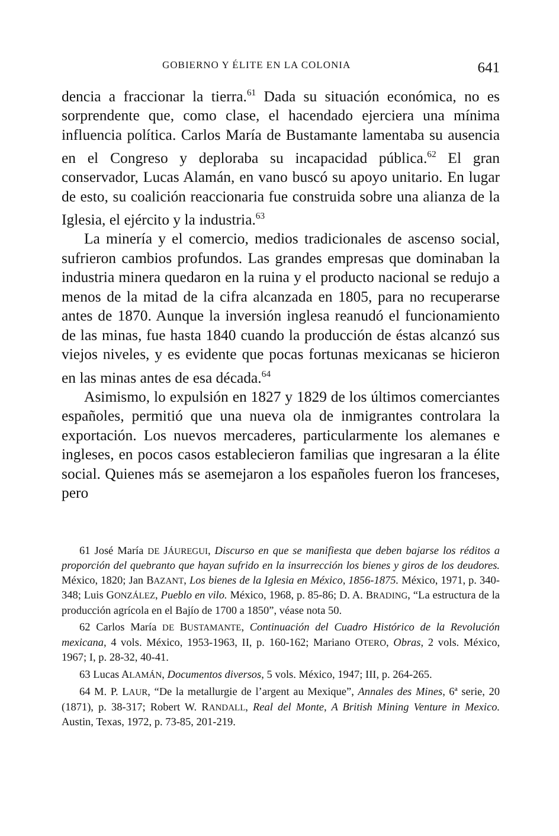GOBIERNO Y ÉLITE EN LA COLONIA 641
dencia a fraccionar la tierra.<sup>61</sup> Dada su situación económica, no es sorprendente que, como clase, el hacendado ejerciera una mínima influencia política. Carlos María de Bustamante lamentaba su ausencia en el Congreso y deploraba su incapacidad pública.<sup>62</sup> El gran conservador, Lucas Alamán, en vano buscó su apoyo unitario. En lugar de esto, su coalición reaccionaria fue construida sobre una alianza de la Iglesia, el ejército y la industria.<sup>63</sup>
La minería y el comercio, medios tradicionales de ascenso social, sufrieron cambios profundos. Las grandes empresas que dominaban la industria minera quedaron en la ruina y el producto nacional se redujo a menos de la mitad de la cifra alcanzada en 1805, para no recuperarse antes de 1870. Aunque la inversión inglesa reanudó el funcionamiento de las minas, fue hasta 1840 cuando la producción de éstas alcanzó sus viejos niveles, y es evidente que pocas fortunas mexicanas se hicieron en las minas antes de esa década.<sup>64</sup>
Asimismo, lo expulsión en 1827 y 1829 de los últimos comerciantes españoles, permitió que una nueva ola de inmigrantes controlara la exportación. Los nuevos mercaderes, particularmente los alemanes e ingleses, en pocos casos establecieron familias que ingresaran a la élite social. Quienes más se asemejaron a los españoles fueron los franceses, pero
61 José María DE JÁUREGUI, Discurso en que se manifiesta que deben bajarse los réditos a proporción del quebranto que hayan sufrido en la insurrección los bienes y giros de los deudores. México, 1820; Jan BAZANT, Los bienes de la Iglesia en México, 1856-1875. México, 1971, p. 340-348; Luis GONZÁLEZ, Pueblo en vilo. México, 1968, p. 85-86; D. A. BRADING, “La estructura de la producción agrícola en el Bajío de 1700 a 1850”, véase nota 50.
62 Carlos María DE BUSTAMANTE, Continuación del Cuadro Histórico de la Revolución mexicana, 4 vols. México, 1953-1963, II, p. 160-162; Mariano OTERO, Obras, 2 vols. México, 1967; I, p. 28-32, 40-41.
63 Lucas ALAMÁN, Documentos diversos, 5 vols. México, 1947; III, p. 264-265.
64 M. P. LAUR, “De la metallurgie de l’argent au Mexique”, Annales des Mines, 6ª serie, 20 (1871), p. 38-317; Robert W. RANDALL, Real del Monte, A British Mining Venture in Mexico. Austin, Texas, 1972, p. 73-85, 201-219.